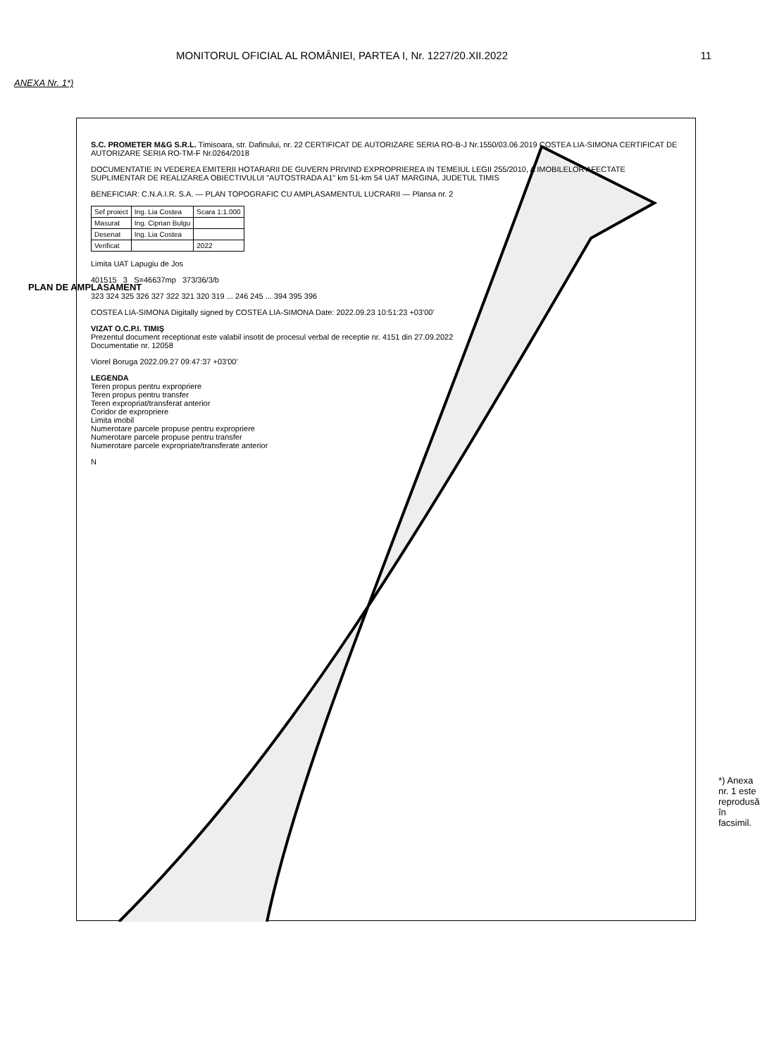MONITORUL OFICIAL AL ROMÂNIEI, PARTEA I, Nr. 1227/20.XII.2022 11
ANEXA Nr. 1*)
PLAN DE AMPLASAMENT
S.C. PROMETER M&G S.R.L. Timisoara, str. Dafinului, nr. 22 CERTIFICAT DE AUTORIZARE SERIA RO-B-J Nr.1550/03.06.2019 COSTEA LIA-SIMONA CERTIFICAT DE AUTORIZARE SERIA RO-TM-F Nr.0264/2018
DOCUMENTATIE IN VEDEREA EMITERII HOTARARII DE GUVERN PRIVIND EXPROPRIEREA IN TEMEIUL LEGII 255/2010, A IMOBILELOR AFECTATE SUPLIMENTAR DE REALIZAREA OBIECTIVULUI "AUTOSTRADA A1" km 51-km 54 UAT MARGINA, JUDETUL TIMIS
BENEFICIAR: C.N.A.I.R. S.A. — PLAN TOPOGRAFIC CU AMPLASAMENTUL LUCRARII — Plansa nr. 2
| Sef proiect | Ing. Lia Costea | Scara 1:1.000 |
| Masurat | Ing. Ciprian Bulgu | |
| Desenat | Ing. Lia Costea | |
| Verificat | | 2022 |
Limita UAT Lapugiu de Jos
401515 3 S=46637mp 373/36/3/b
323 324 325 326 327 322 321 320 319 ... 246 245 ... 394 395 396
COSTEA LIA-SIMONA Digitally signed by COSTEA LIA-SIMONA Date: 2022.09.23 10:51:23 +03'00'
VIZAT O.C.P.I. TIMIŞ
Prezentul document receptionat este valabil insotit de procesul verbal de receptie nr. 4151 din 27.09.2022
Documentatie nr. 12058
Viorel Boruga 2022.09.27 09:47:37 +03'00'
LEGENDA
Teren propus pentru expropriere
Teren propus pentru transfer
Teren expropriat/transferat anterior
Coridor de expropriere
Limita imobil
Numerotare parcele propuse pentru expropriere
Numerotare parcele propuse pentru transfer
Numerotare parcele expropriate/transferate anterior
N
*) Anexa nr. 1 este reprodusă în facsimil.